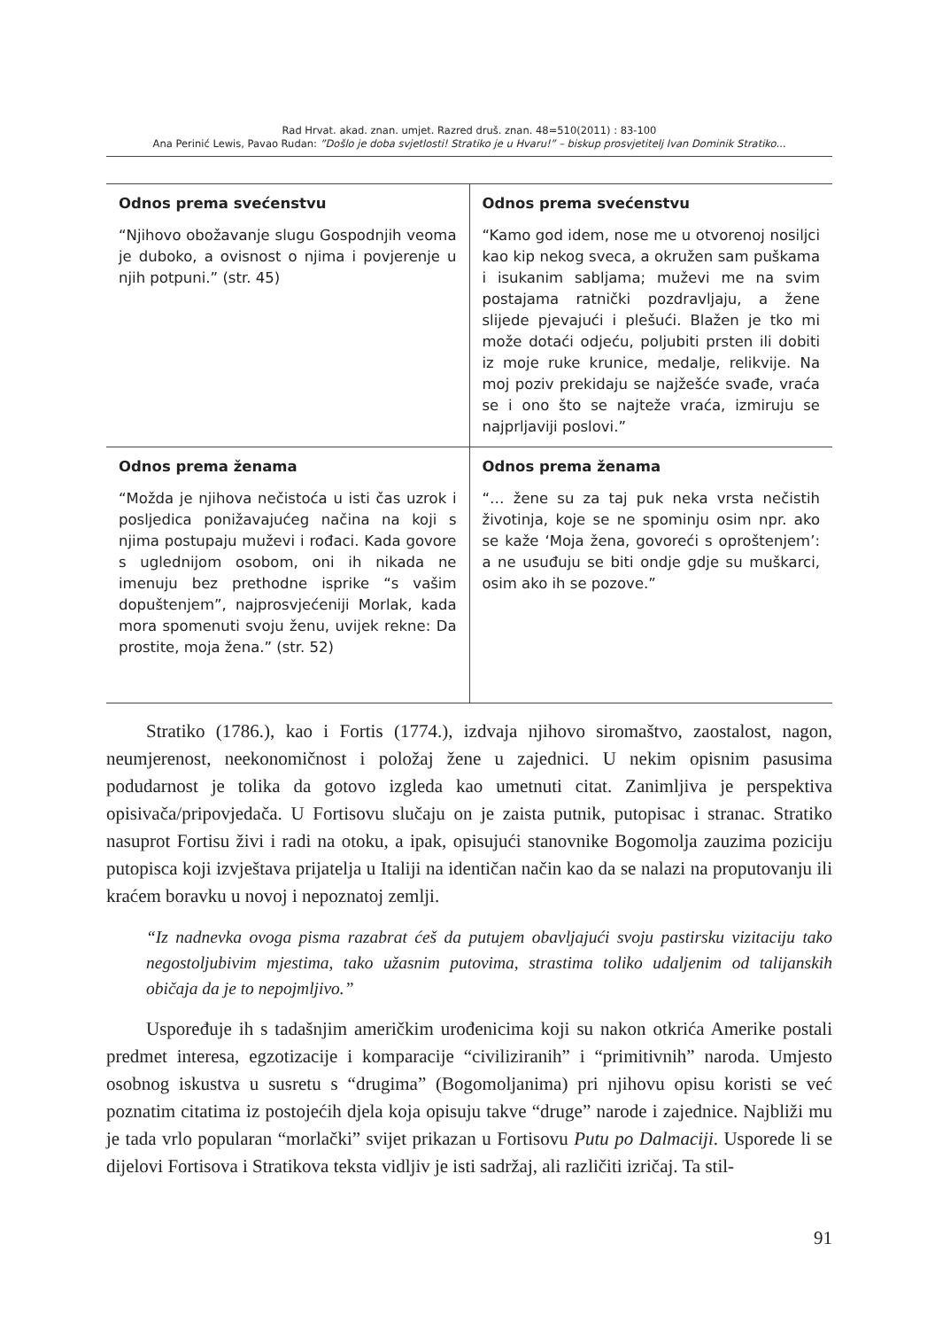Rad Hrvat. akad. znan. umjet. Razred druš. znan. 48=510(2011) : 83-100
Ana Perinić Lewis, Pavao Rudan: ”Došlo je doba svjetlosti! Stratiko je u Hvaru!” – biskup prosvjetitelj Ivan Dominik Stratiko...
| Odnos prema svećenstvu “Njihovo obožavanje slugu Gospodnjih veoma je duboko, a ovisnost o njima i povjerenje u njih potpuni.” (str. 45) | Odnos prema svećenstvu “Kamo god idem, nose me u otvorenoj nosiljci kao kip nekog sveca, a okružen sam puškama i isukanim sabljama; muževi me na svim postajama ratnički pozdravljaju, a žene slijede pjevajući i plešući. Blažen je tko mi može dotaći odjeću, poljubiti prsten ili dobiti iz moje ruke krunice, medalje, relikvije. Na moj poziv prekidaju se najžešće svađe, vraća se i ono što se najteže vraća, izmiruju se najprljaviji poslovi.” |
| Odnos prema ženama “Možda je njihova nečistoća u isti čas uzrok i posljedica ponižavajućeg načina na koji s njima postupaju muževi i rođaci. Kada govore s uglednijom osobom, oni ih nikada ne imenuju bez prethodne isprike “s vašim dopuštenjem”, najprosvjećeniji Morlak, kada mora spomenuti svoju ženu, uvijek rekne: Da prostite, moja žena.” (str. 52) | Odnos prema ženama “… žene su za taj puk neka vrsta nečistih životinja, koje se ne spominju osim npr. ako se kaže ‘Moja žena, govoreći s oproštenjem’: a ne usuđuju se biti ondje gdje su muškarci, osim ako ih se pozove.” |
Stratiko (1786.), kao i Fortis (1774.), izdvaja njihovo siromaštvo, zaostalost, nagon, neumjerenost, neekonomičnost i položaj žene u zajednici. U nekim opisnim pasusima podudarnost je tolika da gotovo izgleda kao umetnuti citat. Zanimljiva je perspektiva opisivača/pripovjedača. U Fortisovu slučaju on je zaista putnik, putopisac i stranac. Stratiko nasuprot Fortisu živi i radi na otoku, a ipak, opisujući stanovnike Bogomolja zauzima poziciju putopisca koji izvještava prijatelja u Italiji na identičan način kao da se nalazi na proputovanju ili kraćem boravku u novoj i nepoznatoj zemlji.
“Iz nadnevka ovoga pisma razabrat ćeš da putujem obavljajući svoju pastirsku vizitaciju tako negostoljubivim mjestima, tako užasnim putovima, strastima toliko udaljenim od talijanskih običaja da je to nepojmljivo.”
Uspoređuje ih s tadašnjim američkim urođenicima koji su nakon otkrića Amerike postali predmet interesa, egzotizacije i komparacije “civiliziranih” i “primitivnih” naroda. Umjesto osobnog iskustva u susretu s “drugima” (Bogomoljanima) pri njihovu opisu koristi se već poznatim citatima iz postojećih djela koja opisuju takve “druge” narode i zajednice. Najbliži mu je tada vrlo popularan “morlački” svijet prikazan u Fortisovu Putu po Dalmaciji. Usporede li se dijelovi Fortisova i Stratikova teksta vidljiv je isti sadržaj, ali različiti izričaj. Ta stil-
91